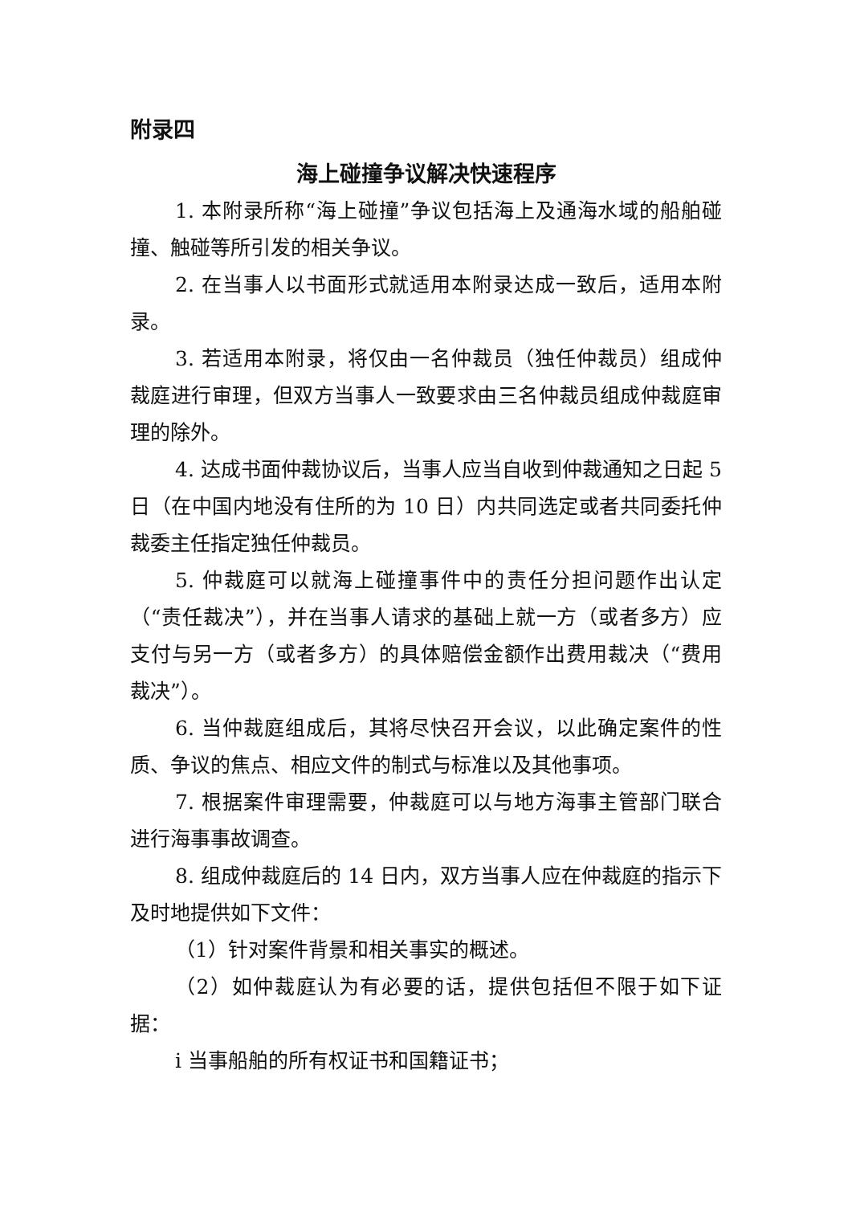附录四
海上碰撞争议解决快速程序
1. 本附录所称“海上碰撞”争议包括海上及通海水域的船舶碰撞、触碰等所引发的相关争议。
2. 在当事人以书面形式就适用本附录达成一致后，适用本附录。
3. 若适用本附录，将仅由一名仲裁员（独任仲裁员）组成仲裁庭进行审理，但双方当事人一致要求由三名仲裁员组成仲裁庭审理的除外。
4. 达成书面仲裁协议后，当事人应当自收到仲裁通知之日起 5 日（在中国内地没有住所的为 10 日）内共同选定或者共同委托仲裁委主任指定独任仲裁员。
5. 仲裁庭可以就海上碰撞事件中的责任分担问题作出认定（“责任裁决”），并在当事人请求的基础上就一方（或者多方）应支付与另一方（或者多方）的具体赔偿金额作出费用裁决（“费用裁决”）。
6. 当仲裁庭组成后，其将尽快召开会议，以此确定案件的性质、争议的焦点、相应文件的制式与标准以及其他事项。
7. 根据案件审理需要，仲裁庭可以与地方海事主管部门联合进行海事事故调查。
8. 组成仲裁庭后的 14 日内，双方当事人应在仲裁庭的指示下及时地提供如下文件：
（1）针对案件背景和相关事实的概述。
（2）如仲裁庭认为有必要的话，提供包括但不限于如下证据：
i 当事船舶的所有权证书和国籍证书；